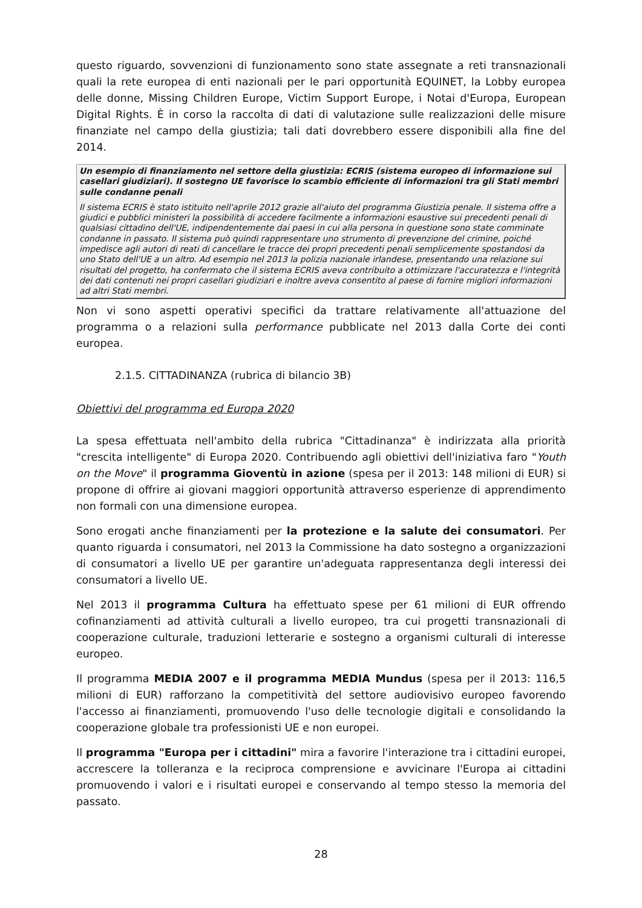questo riguardo, sovvenzioni di funzionamento sono state assegnate a reti transnazionali quali la rete europea di enti nazionali per le pari opportunità EQUINET, la Lobby europea delle donne, Missing Children Europe, Victim Support Europe, i Notai d'Europa, European Digital Rights. È in corso la raccolta di dati di valutazione sulle realizzazioni delle misure finanziate nel campo della giustizia; tali dati dovrebbero essere disponibili alla fine del 2014.
Un esempio di finanziamento nel settore della giustizia: ECRIS (sistema europeo di informazione sui casellari giudiziari). Il sostegno UE favorisce lo scambio efficiente di informazioni tra gli Stati membri sulle condanne penali
Il sistema ECRIS è stato istituito nell'aprile 2012 grazie all'aiuto del programma Giustizia penale. Il sistema offre a giudici e pubblici ministeri la possibilità di accedere facilmente a informazioni esaustive sui precedenti penali di qualsiasi cittadino dell'UE, indipendentemente dai paesi in cui alla persona in questione sono state comminate condanne in passato. Il sistema può quindi rappresentare uno strumento di prevenzione del crimine, poiché impedisce agli autori di reati di cancellare le tracce dei propri precedenti penali semplicemente spostandosi da uno Stato dell'UE a un altro. Ad esempio nel 2013 la polizia nazionale irlandese, presentando una relazione sui risultati del progetto, ha confermato che il sistema ECRIS aveva contribuito a ottimizzare l'accuratezza e l'integrità dei dati contenuti nei propri casellari giudiziari e inoltre aveva consentito al paese di fornire migliori informazioni ad altri Stati membri.
Non vi sono aspetti operativi specifici da trattare relativamente all'attuazione del programma o a relazioni sulla performance pubblicate nel 2013 dalla Corte dei conti europea.
2.1.5. CITTADINANZA (rubrica di bilancio 3B)
Obiettivi del programma ed Europa 2020
La spesa effettuata nell'ambito della rubrica "Cittadinanza" è indirizzata alla priorità "crescita intelligente" di Europa 2020. Contribuendo agli obiettivi dell'iniziativa faro "Youth on the Move" il programma Gioventù in azione (spesa per il 2013: 148 milioni di EUR) si propone di offrire ai giovani maggiori opportunità attraverso esperienze di apprendimento non formali con una dimensione europea.
Sono erogati anche finanziamenti per la protezione e la salute dei consumatori. Per quanto riguarda i consumatori, nel 2013 la Commissione ha dato sostegno a organizzazioni di consumatori a livello UE per garantire un'adeguata rappresentanza degli interessi dei consumatori a livello UE.
Nel 2013 il programma Cultura ha effettuato spese per 61 milioni di EUR offrendo cofinanziamenti ad attività culturali a livello europeo, tra cui progetti transnazionali di cooperazione culturale, traduzioni letterarie e sostegno a organismi culturali di interesse europeo.
Il programma MEDIA 2007 e il programma MEDIA Mundus (spesa per il 2013: 116,5 milioni di EUR) rafforzano la competitività del settore audiovisivo europeo favorendo l'accesso ai finanziamenti, promuovendo l'uso delle tecnologie digitali e consolidando la cooperazione globale tra professionisti UE e non europei.
Il programma "Europa per i cittadini" mira a favorire l'interazione tra i cittadini europei, accrescere la tolleranza e la reciproca comprensione e avvicinare l'Europa ai cittadini promuovendo i valori e i risultati europei e conservando al tempo stesso la memoria del passato.
28